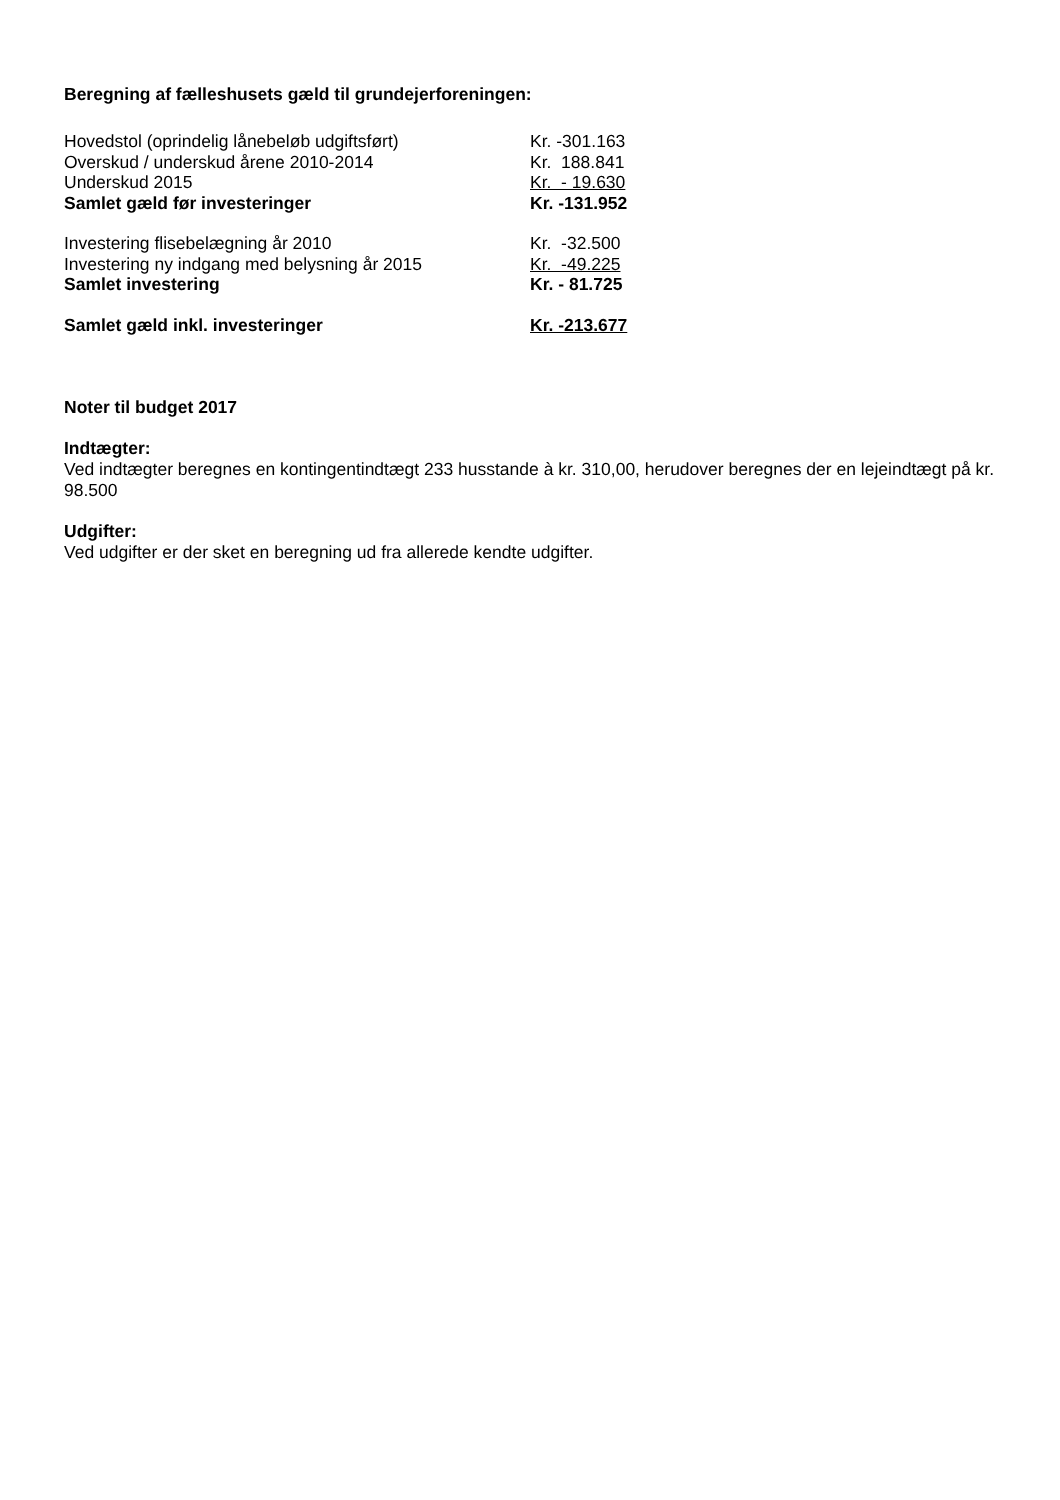Beregning af fælleshusets gæld til grundejerforeningen:
| Hovedstol (oprindelig lånebeløb udgiftsført) | Kr. -301.163 |
| Overskud / underskud årene 2010-2014 | Kr. 188.841 |
| Underskud 2015 | Kr. - 19.630 |
| Samlet gæld før investeringer | Kr. -131.952 |
| Investering flisebelægning år 2010 | Kr. -32.500 |
| Investering ny indgang med belysning år 2015 | Kr. -49.225 |
| Samlet investering | Kr. - 81.725 |
| Samlet gæld inkl. investeringer | Kr. -213.677 |
Noter til budget 2017
Indtægter:
Ved indtægter beregnes en kontingentindtægt 233 husstande à kr. 310,00, herudover beregnes der en lejeindtægt på kr. 98.500
Udgifter:
Ved udgifter er der sket en beregning ud fra allerede kendte udgifter.